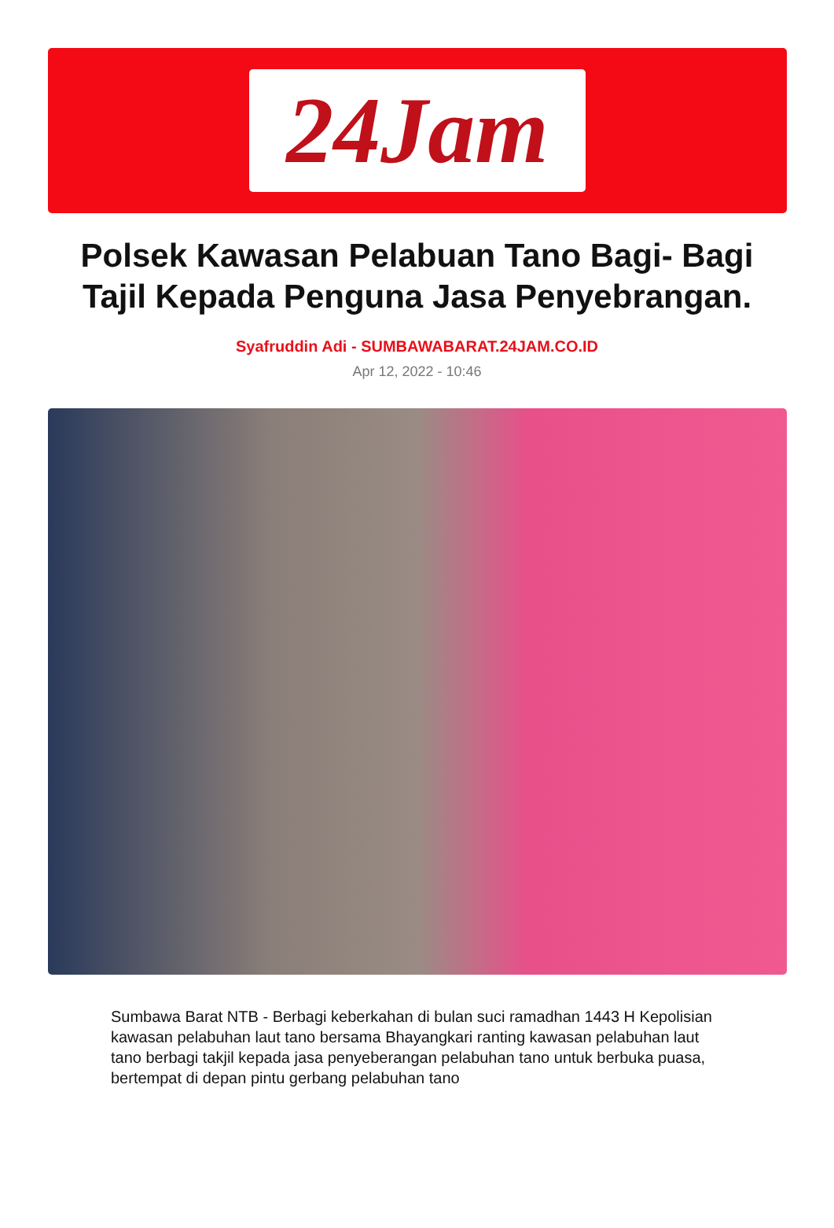24Jam
Polsek Kawasan Pelabuan Tano Bagi- Bagi Tajil Kepada Penguna Jasa Penyebrangan.
Syafruddin Adi - SUMBAWABARAT.24JAM.CO.ID
Apr 12, 2022 - 10:46
Sumbawa Barat NTB - Berbagi keberkahan di bulan suci ramadhan 1443 H Kepolisian kawasan pelabuhan laut tano bersama Bhayangkari ranting kawasan pelabuhan laut tano berbagi takjil kepada jasa penyeberangan pelabuhan tano untuk berbuka puasa, bertempat di depan pintu gerbang pelabuhan tano